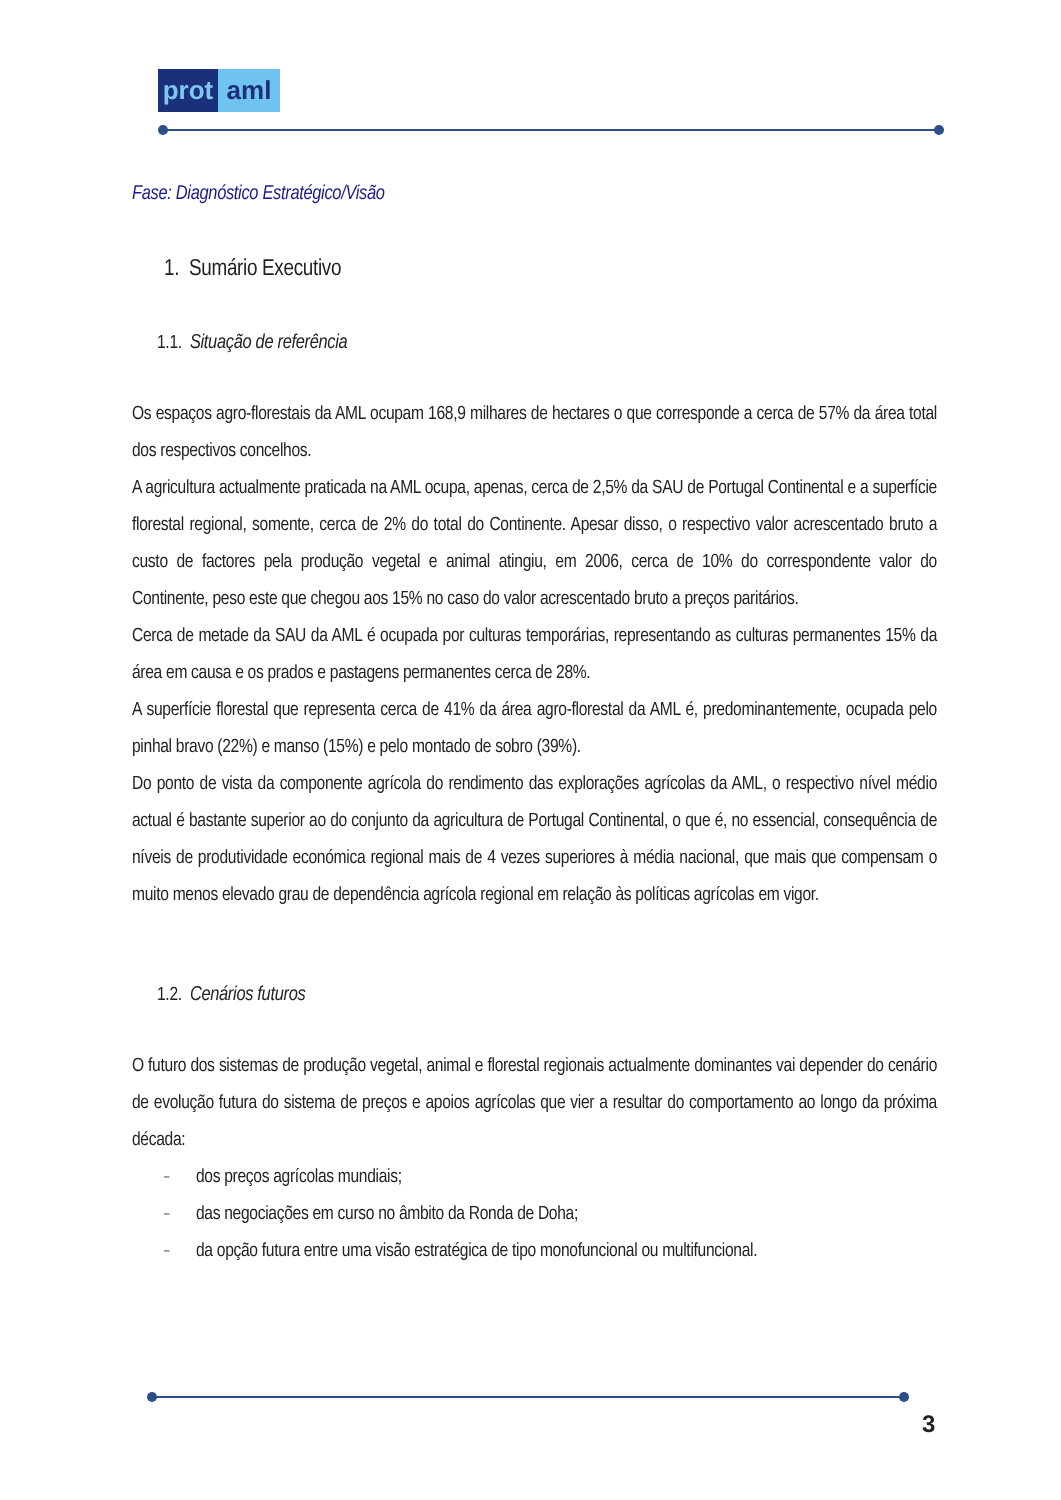prot aml
Fase: Diagnóstico Estratégico/Visão
1. Sumário Executivo
1.1. Situação de referência
Os espaços agro-florestais da AML ocupam 168,9 milhares de hectares o que corresponde a cerca de 57% da área total dos respectivos concelhos.
A agricultura actualmente praticada na AML ocupa, apenas, cerca de 2,5% da SAU de Portugal Continental e a superfície florestal regional, somente, cerca de 2% do total do Continente. Apesar disso, o respectivo valor acrescentado bruto a custo de factores pela produção vegetal e animal atingiu, em 2006, cerca de 10% do correspondente valor do Continente, peso este que chegou aos 15% no caso do valor acrescentado bruto a preços paritários.
Cerca de metade da SAU da AML é ocupada por culturas temporárias, representando as culturas permanentes 15% da área em causa e os prados e pastagens permanentes cerca de 28%.
A superfície florestal que representa cerca de 41% da área agro-florestal da AML é, predominantemente, ocupada pelo pinhal bravo (22%) e manso (15%) e pelo montado de sobro (39%).
Do ponto de vista da componente agrícola do rendimento das explorações agrícolas da AML, o respectivo nível médio actual é bastante superior ao do conjunto da agricultura de Portugal Continental, o que é, no essencial, consequência de níveis de produtividade económica regional mais de 4 vezes superiores à média nacional, que mais que compensam o muito menos elevado grau de dependência agrícola regional em relação às políticas agrícolas em vigor.
1.2. Cenários futuros
O futuro dos sistemas de produção vegetal, animal e florestal regionais actualmente dominantes vai depender do cenário de evolução futura do sistema de preços e apoios agrícolas que vier a resultar do comportamento ao longo da próxima década:
– dos preços agrícolas mundiais;
– das negociações em curso no âmbito da Ronda de Doha;
– da opção futura entre uma visão estratégica de tipo monofuncional ou multifuncional.
3